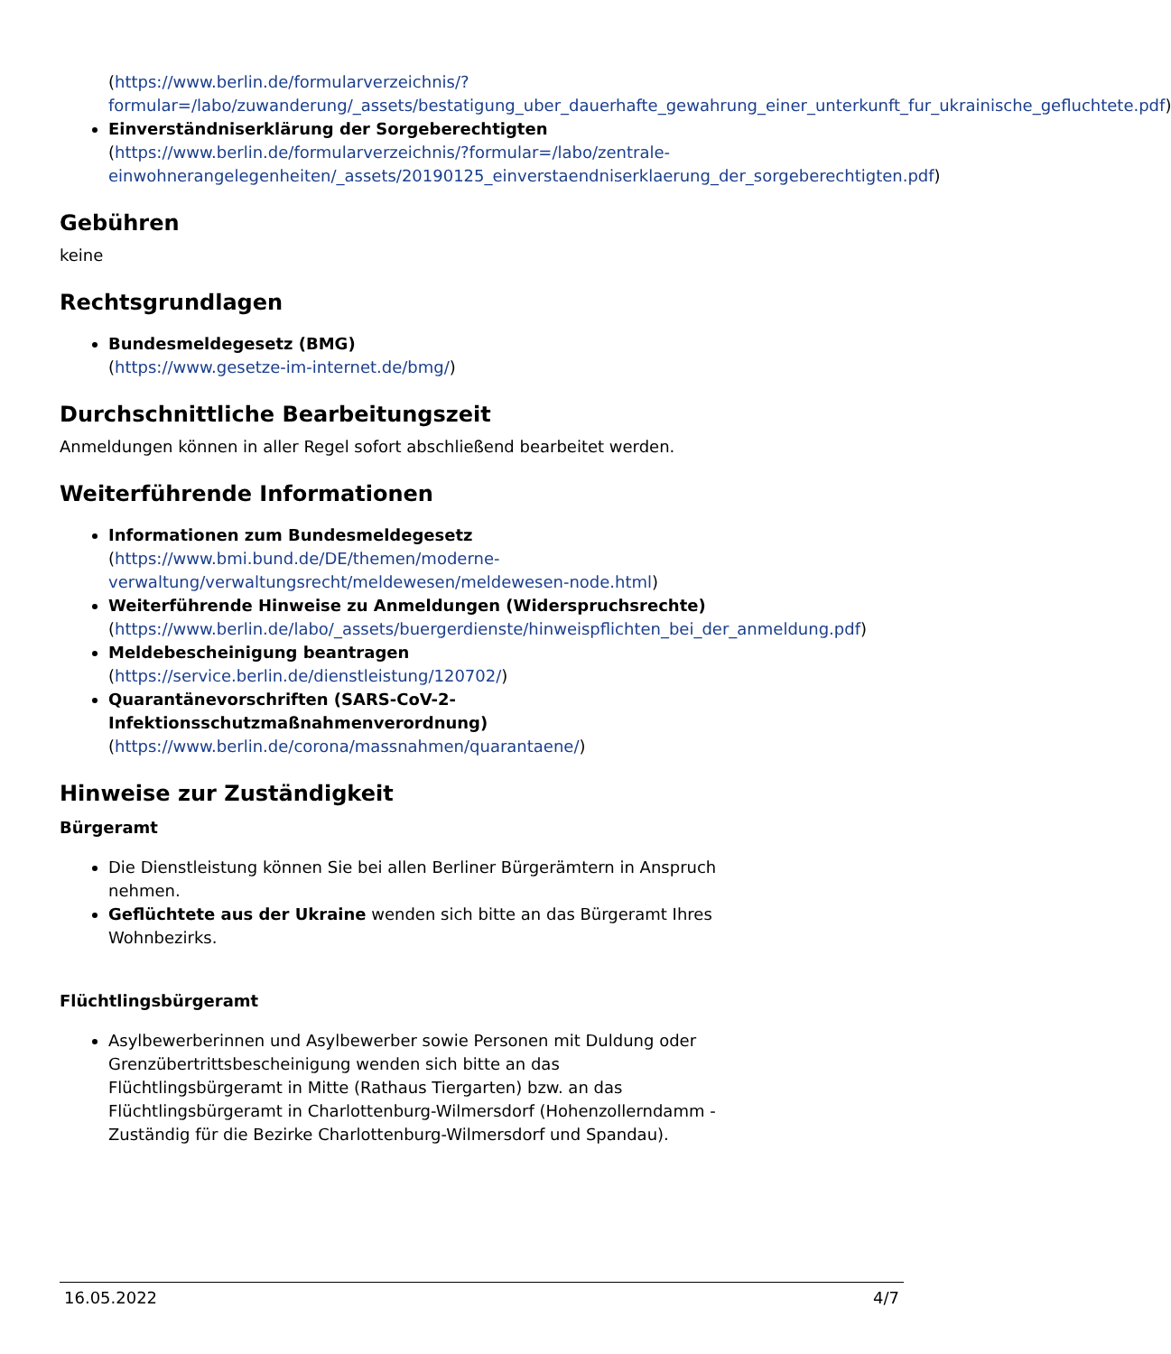(https://www.berlin.de/formularverzeichnis/?formular=/labo/zuwanderung/_assets/bestatigung_uber_dauerhafte_gewahrung_einer_unterkunft_fur_ukrainische_gefluchtete.pdf)
Einverständniserklärung der Sorgeberechtigten
(https://www.berlin.de/formularverzeichnis/?formular=/labo/zentrale-einwohnerangelegenheiten/_assets/20190125_einverstaendniserklaerung_der_sorgeberechtigten.pdf)
Gebühren
keine
Rechtsgrundlagen
Bundesmeldegesetz (BMG)
(https://www.gesetze-im-internet.de/bmg/)
Durchschnittliche Bearbeitungszeit
Anmeldungen können in aller Regel sofort abschließend bearbeitet werden.
Weiterführende Informationen
Informationen zum Bundesmeldegesetz
(https://www.bmi.bund.de/DE/themen/moderne-verwaltung/verwaltungsrecht/meldewesen/meldewesen-node.html)
Weiterführende Hinweise zu Anmeldungen (Widerspruchsrechte)
(https://www.berlin.de/labo/_assets/buergerdienste/hinweispflichten_bei_der_anmeldung.pdf)
Meldebescheinigung beantragen
(https://service.berlin.de/dienstleistung/120702/)
Quarantänevorschriften (SARS-CoV-2-Infektionsschutzmaßnahmenverordnung)
(https://www.berlin.de/corona/massnahmen/quarantaene/)
Hinweise zur Zuständigkeit
Bürgeramt
Die Dienstleistung können Sie bei allen Berliner Bürgerämtern in Anspruch nehmen.
Geflüchtete aus der Ukraine wenden sich bitte an das Bürgeramt Ihres Wohnbezirks.
Flüchtlingsbürgeramt
Asylbewerberinnen und Asylbewerber sowie Personen mit Duldung oder Grenzübertrittsbescheinigung wenden sich bitte an das Flüchtlingsbürgeramt in Mitte (Rathaus Tiergarten) bzw. an das Flüchtlingsbürgeramt in Charlottenburg-Wilmersdorf (Hohenzollerndamm - Zuständig für die Bezirke Charlottenburg-Wilmersdorf und Spandau).
16.05.2022 4/7